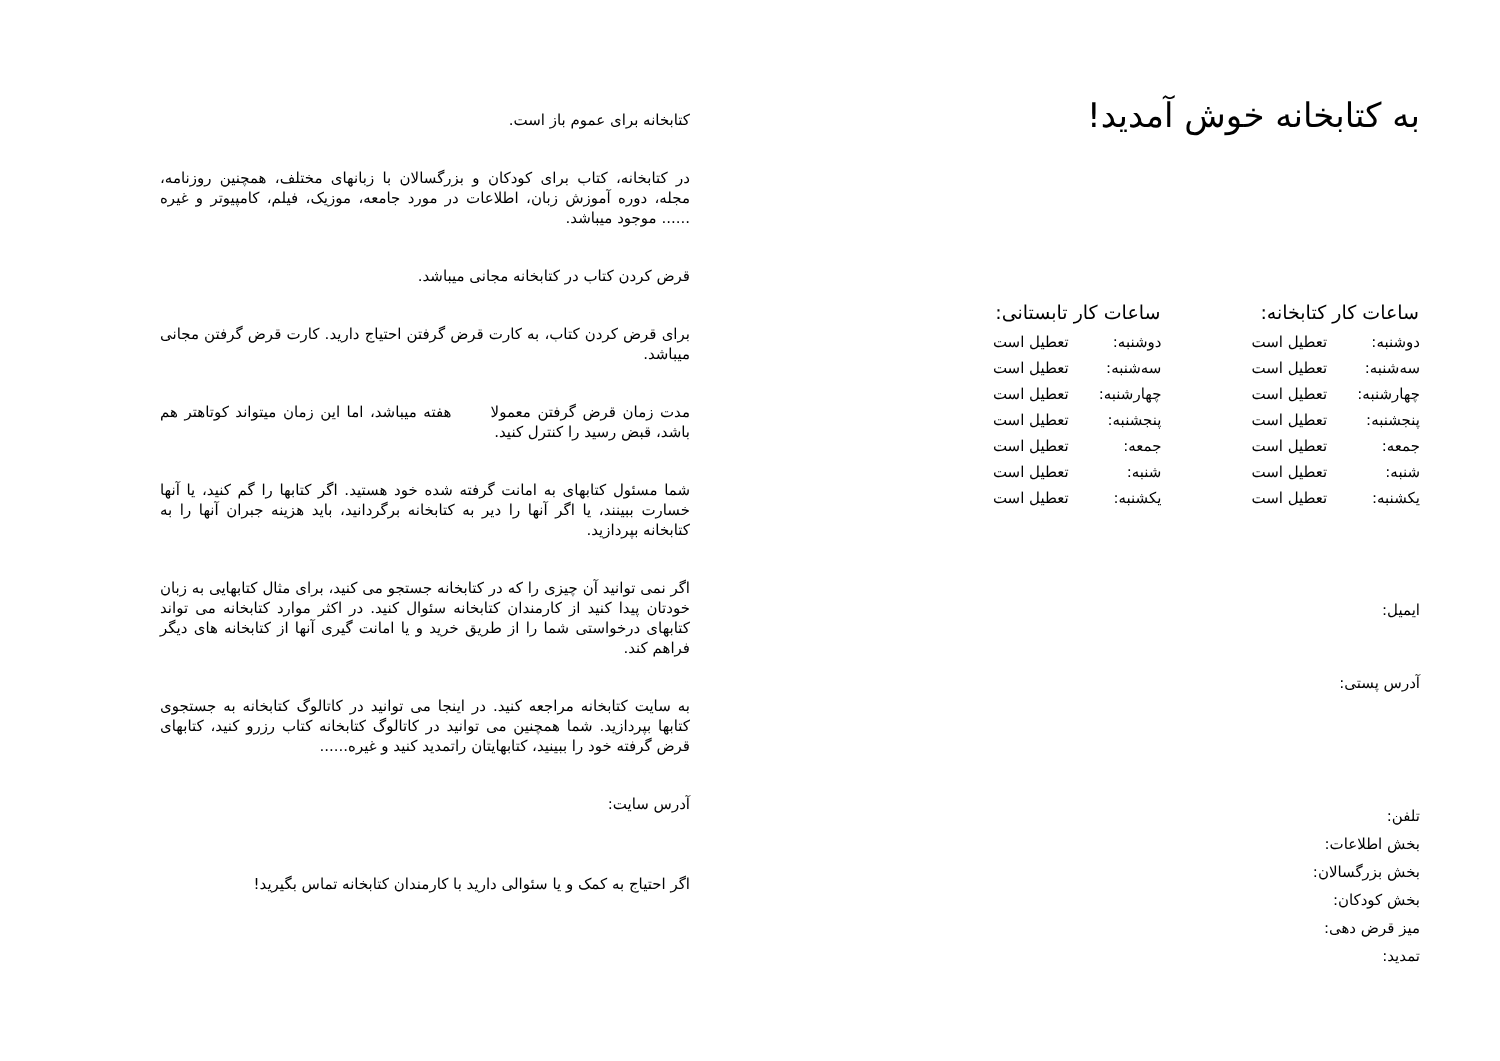به کتابخانه خوش آمدید!
| ساعات کار کتابخانه: | |
| --- | --- |
| دوشنبه: | تعطیل است |
| سه‌شنبه: | تعطیل است |
| چهارشنبه: | تعطیل است |
| پنجشنبه: | تعطیل است |
| جمعه: | تعطیل است |
| شنبه: | تعطیل است |
| یکشنبه: | تعطیل است |
| ساعات کار تابستانی: | |
| --- | --- |
| دوشنبه: | تعطیل است |
| سه‌شنبه: | تعطیل است |
| چهارشنبه: | تعطیل است |
| پنجشنبه: | تعطیل است |
| جمعه: | تعطیل است |
| شنبه: | تعطیل است |
| یکشنبه: | تعطیل است |
ایمیل:
آدرس پستی:
تلفن:
بخش اطلاعات:
بخش بزرگسالان:
بخش کودکان:
میز قرض دهی:
تمدید:
کتابخانه برای عموم باز است.
در کتابخانه، کتاب برای کودکان و بزرگسالان با زبانهای مختلف، همچنین روزنامه، مجله، دوره آموزش زبان، اطلاعات در مورد جامعه، موزیک، فیلم، کامپیوتر و غیره ...... موجود میباشد.
قرض کردن کتاب در کتابخانه مجانی میباشد.
برای قرض کردن کتاب، به کارت قرض گرفتن احتیاج دارید. کارت قرض گرفتن مجانی میباشد.
مدت زمان قرض گرفتن معمولا هفته میباشد، اما این زمان میتواند کوتاهتر هم باشد، قبض رسید را کنترل کنید.
شما مسئول کتابهای به امانت گرفته شده خود هستید. اگر کتابها را گم کنید، یا آنها خسارت ببینند، یا اگر آنها را دیر به کتابخانه برگردانید، باید هزینه جبران آنها را به کتابخانه بپردازید.
اگر نمی توانید آن چیزی را که در کتابخانه جستجو می کنید، برای مثال کتابهایی به زبان خودتان پیدا کنید از کارمندان کتابخانه سئوال کنید. در اکثر موارد کتابخانه می تواند کتابهای درخواستی شما را از طریق خرید و یا امانت گیری آنها از کتابخانه های دیگر فراهم کند.
به سایت کتابخانه مراجعه کنید. در اینجا می توانید در کاتالوگ کتابخانه به جستجوی کتابها بپردازید. شما همچنین می توانید در کاتالوگ کتابخانه کتاب رزرو کنید، کتابهای قرض گرفته خود را ببینید، کتابهایتان راتمدید کنید و غیره......
آدرس سایت:
اگر احتیاج به کمک و یا سئوالی دارید با کارمندان کتابخانه تماس بگیرید!